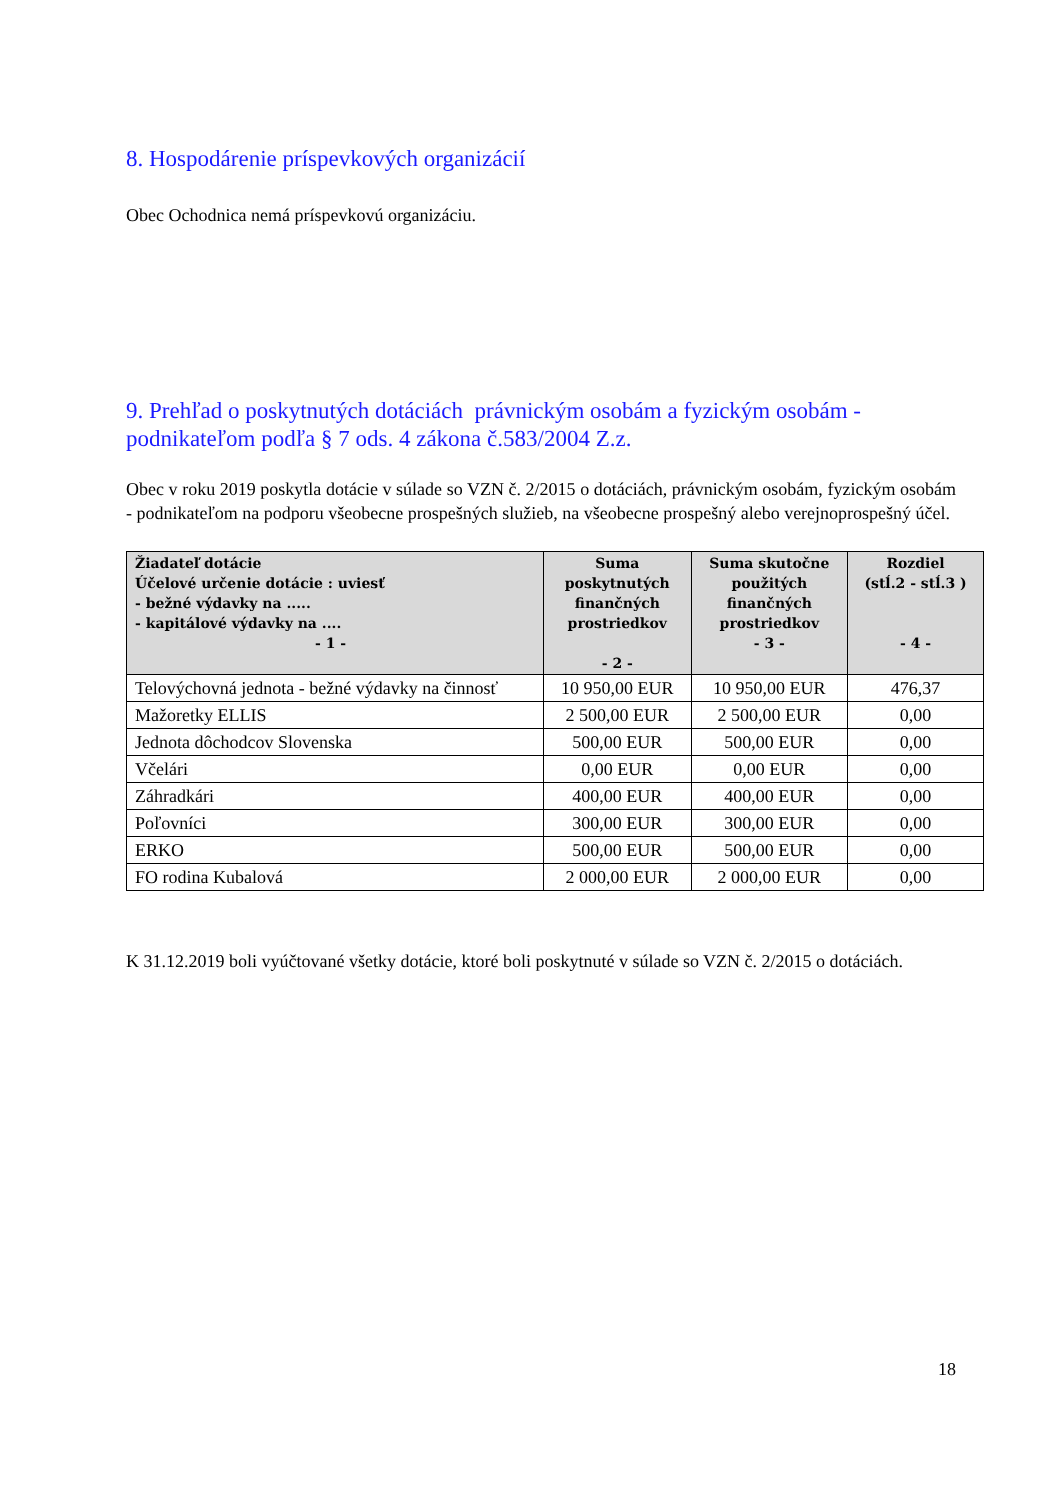8. Hospodárenie príspevkových organizácií
Obec Ochodnica nemá príspevkovú organizáciu.
9. Prehľad o poskytnutých dotáciách právnickým osobám a fyzickým osobám - podnikateľom podľa § 7 ods. 4 zákona č.583/2004 Z.z.
Obec v roku 2019 poskytla dotácie v súlade so VZN č. 2/2015 o dotáciách, právnickým osobám, fyzickým osobám - podnikateľom na podporu všeobecne prospešných služieb, na všeobecne prospešný alebo verejnoprospešný účel.
| Žiadateľ dotácie Účelové určenie dotácie : uviesť - bežné výdavky na ..... - kapitálové výdavky na .... - 1 - | Suma poskytnutých finančných prostriedkov - 2 - | Suma skutočne použitých finančných prostriedkov - 3 - | Rozdiel (stĺ.2 - stĺ.3 ) - 4 - |
| --- | --- | --- | --- |
| Telovýchovná jednota - bežné výdavky na činnosť | 10 950,00 EUR | 10 950,00 EUR | 476,37 |
| Mažoretky ELLIS | 2 500,00 EUR | 2 500,00 EUR | 0,00 |
| Jednota dôchodcov Slovenska | 500,00 EUR | 500,00 EUR | 0,00 |
| Včelári | 0,00 EUR | 0,00 EUR | 0,00 |
| Záhradkári | 400,00 EUR | 400,00 EUR | 0,00 |
| Poľovníci | 300,00 EUR | 300,00 EUR | 0,00 |
| ERKO | 500,00 EUR | 500,00 EUR | 0,00 |
| FO rodina Kubalová | 2 000,00 EUR | 2 000,00 EUR | 0,00 |
K 31.12.2019 boli vyúčtované všetky dotácie, ktoré boli poskytnuté v súlade so VZN č. 2/2015 o dotáciách.
18